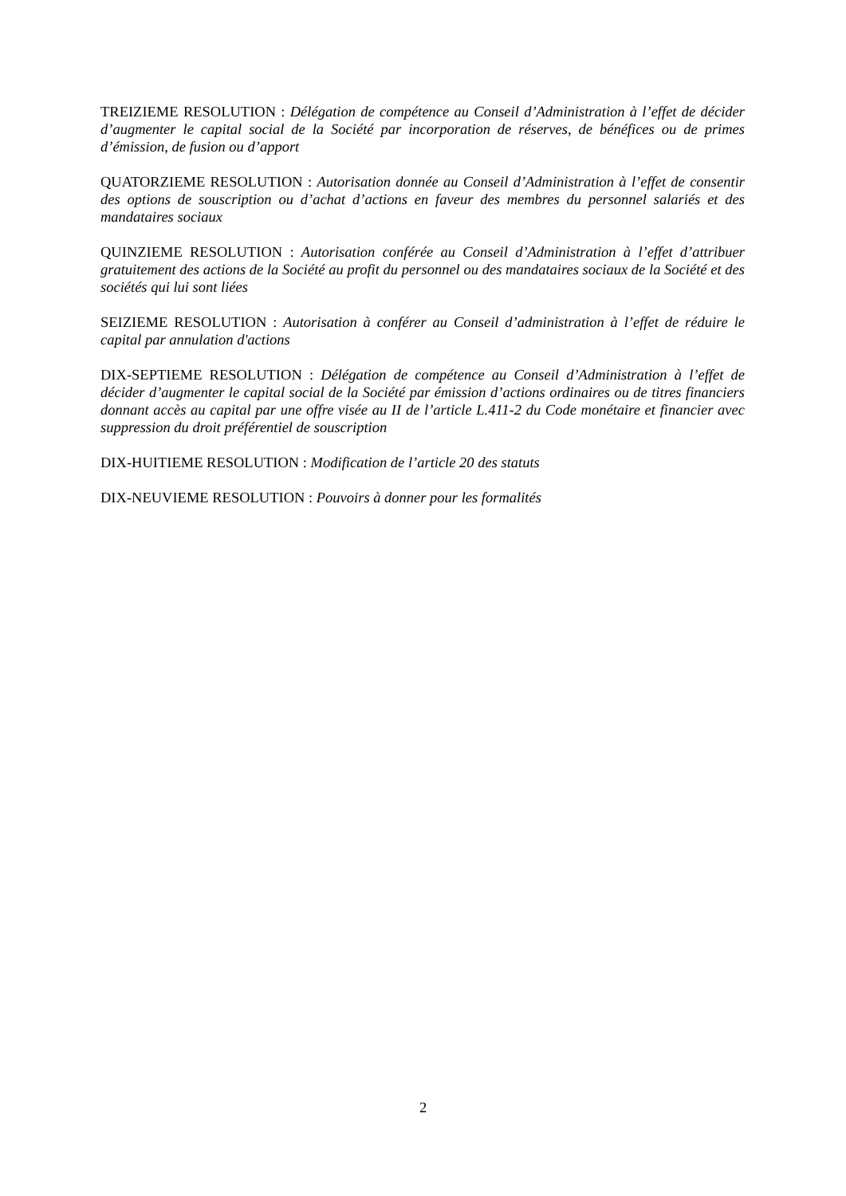TREIZIEME RESOLUTION : Délégation de compétence au Conseil d’Administration à l’effet de décider d’augmenter le capital social de la Société par incorporation de réserves, de bénéfices ou de primes d’émission, de fusion ou d’apport
QUATORZIEME RESOLUTION : Autorisation donnée au Conseil d’Administration à l’effet de consentir des options de souscription ou d’achat d’actions en faveur des membres du personnel salariés et des mandataires sociaux
QUINZIEME RESOLUTION : Autorisation conférée au Conseil d’Administration à l’effet d’attribuer gratuitement des actions de la Société au profit du personnel ou des mandataires sociaux de la Société et des sociétés qui lui sont liées
SEIZIEME RESOLUTION : Autorisation à conférer au Conseil d’administration à l’effet de réduire le capital par annulation d'actions
DIX-SEPTIEME RESOLUTION : Délégation de compétence au Conseil d’Administration à l’effet de décider d’augmenter le capital social de la Société par émission d’actions ordinaires ou de titres financiers donnant accès au capital par une offre visée au II de l’article L.411-2 du Code monétaire et financier avec suppression du droit préférentiel de souscription
DIX-HUITIEME RESOLUTION : Modification de l’article 20 des statuts
DIX-NEUVIEME RESOLUTION : Pouvoirs à donner pour les formalités
2